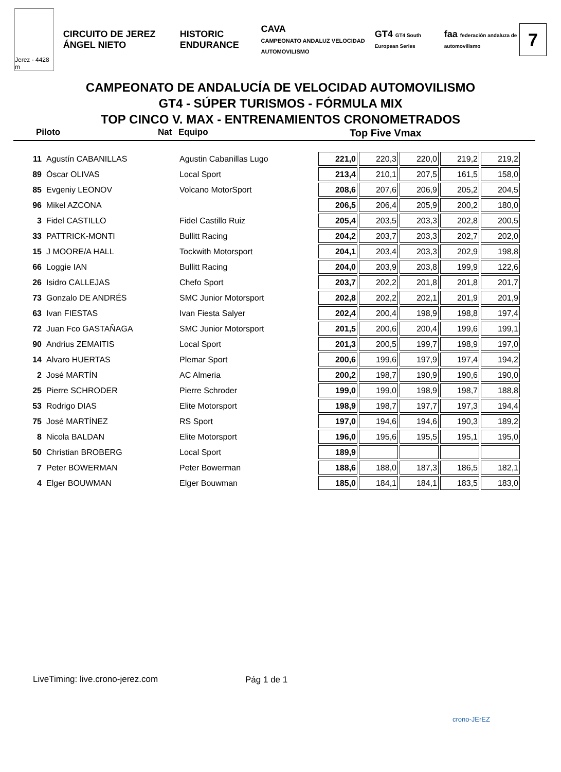Jerez - 4428 m
CIRCUITO DE JEREZ ÁNGEL NIETO HISTORIC ENDURANCE
CAVA
CAMPEONATO ANDALUZ VELOCIDAD AUTOMOVILISMO
GT4 GT4 South European Series
faa federación andaluza de automovilismo
7
CAMPEONATO DE ANDALUCÍA DE VELOCIDAD AUTOMOVILISMO
GT4 - SÚPER TURISMOS - FÓRMULA MIX
TOP CINCO V. MAX - ENTRENAMIENTOS CRONOMETRADOS
Piloto Nat Equipo Top Five Vmax
| 11 | Agustín CABANILLAS | Agustin Cabanillas Lugo | 221,0 | 220,3 | 220,0 | 219,2 | 219,2 |
| 89 | Óscar OLIVAS | Local Sport | 213,4 | 210,1 | 207,5 | 161,5 | 158,0 |
| 85 | Evgeniy LEONOV | Volcano MotorSport | 208,6 | 207,6 | 206,9 | 205,2 | 204,5 |
| 96 | Mikel AZCONA | | 206,5 | 206,4 | 205,9 | 200,2 | 180,0 |
| 3 | Fidel CASTILLO | Fidel Castillo Ruiz | 205,4 | 203,5 | 203,3 | 202,8 | 200,5 |
| 33 | PATTRICK-MONTI | Bullitt Racing | 204,2 | 203,7 | 203,3 | 202,7 | 202,0 |
| 15 | J MOORE/A HALL | Tockwith Motorsport | 204,1 | 203,4 | 203,3 | 202,9 | 198,8 |
| 66 | Loggie IAN | Bullitt Racing | 204,0 | 203,9 | 203,8 | 199,9 | 122,6 |
| 26 | Isidro CALLEJAS | Chefo Sport | 203,7 | 202,2 | 201,8 | 201,8 | 201,7 |
| 73 | Gonzalo DE ANDRÉS | SMC Junior Motorsport | 202,8 | 202,2 | 202,1 | 201,9 | 201,9 |
| 63 | Ivan FIESTAS | Ivan Fiesta Salyer | 202,4 | 200,4 | 198,9 | 198,8 | 197,4 |
| 72 | Juan Fco GASTAÑAGA | SMC Junior Motorsport | 201,5 | 200,6 | 200,4 | 199,6 | 199,1 |
| 90 | Andrius ZEMAITIS | Local Sport | 201,3 | 200,5 | 199,7 | 198,9 | 197,0 |
| 14 | Alvaro HUERTAS | Plemar Sport | 200,6 | 199,6 | 197,9 | 197,4 | 194,2 |
| 2 | José MARTÍN | AC Almeria | 200,2 | 198,7 | 190,9 | 190,6 | 190,0 |
| 25 | Pierre SCHRODER | Pierre Schroder | 199,0 | 199,0 | 198,9 | 198,7 | 188,8 |
| 53 | Rodrigo DIAS | Elite Motorsport | 198,9 | 198,7 | 197,7 | 197,3 | 194,4 |
| 75 | José MARTÍNEZ | RS Sport | 197,0 | 194,6 | 194,6 | 190,3 | 189,2 |
| 8 | Nicola BALDAN | Elite Motorsport | 196,0 | 195,6 | 195,5 | 195,1 | 195,0 |
| 50 | Christian BROBERG | Local Sport | 189,9 | | | | |
| 7 | Peter BOWERMAN | Peter Bowerman | 188,6 | 188,0 | 187,3 | 186,5 | 182,1 |
| 4 | Elger BOUWMAN | Elger Bouwman | 185,0 | 184,1 | 184,1 | 183,5 | 183,0 |
LiveTiming: live.crono-jerez.com
Pág 1 de 1
crono-JErEZ